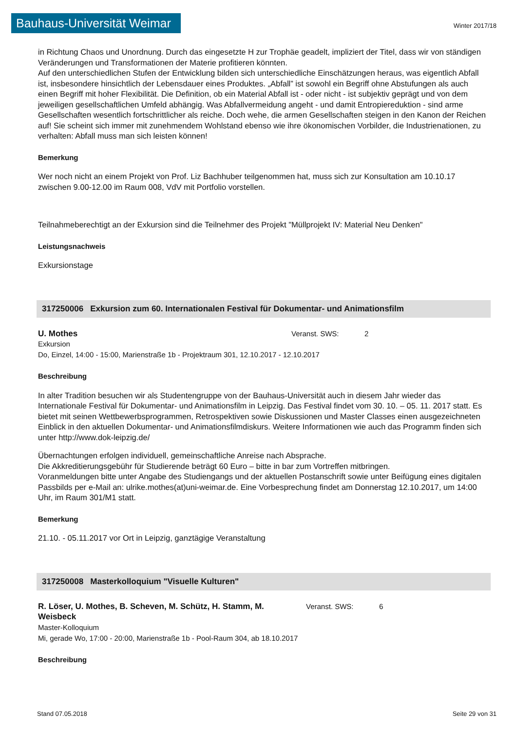Bauhaus-Universität Weimar
Winter 2017/18
in Richtung Chaos und Unordnung. Durch das eingesetzte H zur Trophäe geadelt, impliziert der Titel, dass wir von ständigen Veränderungen und Transformationen der Materie profitieren könnten.
Auf den unterschiedlichen Stufen der Entwicklung bilden sich unterschiedliche Einschätzungen heraus, was eigentlich Abfall ist, insbesondere hinsichtlich der Lebensdauer eines Produktes. „Abfall” ist sowohl ein Begriff ohne Abstufungen als auch einen Begriff mit hoher Flexibilität. Die Definition, ob ein Material Abfall ist - oder nicht - ist subjektiv geprägt und von dem jeweiligen gesellschaftlichen Umfeld abhängig. Was Abfallvermeidung angeht - und damit Entropiereduktion - sind arme Gesellschaften wesentlich fortschrittlicher als reiche. Doch wehe, die armen Gesellschaften steigen in den Kanon der Reichen auf! Sie scheint sich immer mit zunehmendem Wohlstand ebenso wie ihre ökonomischen Vorbilder, die Industrienationen, zu verhalten: Abfall muss man sich leisten können!
Bemerkung
Wer noch nicht an einem Projekt von Prof. Liz Bachhuber teilgenommen hat, muss sich zur Konsultation am 10.10.17 zwischen 9.00-12.00 im Raum 008, VdV mit Portfolio vorstellen.
Teilnahmeberechtigt an der Exkursion sind die Teilnehmer des Projekt "Müllprojekt IV: Material Neu Denken"
Leistungsnachweis
Exkursionstage
317250006 Exkursion zum 60. Internationalen Festival für Dokumentar- und Animationsfilm
U. Mothes Veranst. SWS: 2
Exkursion
Do, Einzel, 14:00 - 15:00, Marienstraße 1b - Projektraum 301, 12.10.2017 - 12.10.2017
Beschreibung
In alter Tradition besuchen wir als Studentengruppe von der Bauhaus-Universität auch in diesem Jahr wieder das Internationale Festival für Dokumentar- und Animationsfilm in Leipzig. Das Festival findet vom 30. 10. – 05. 11. 2017 statt. Es bietet mit seinen Wettbewerbsprogrammen, Retrospektiven sowie Diskussionen und Master Classes einen ausgezeichneten Einblick in den aktuellen Dokumentar- und Animationsfilmdiskurs. Weitere Informationen wie auch das Programm finden sich unter http://www.dok-leipzig.de/
Übernachtungen erfolgen individuell, gemeinschaftliche Anreise nach Absprache.
Die Akkreditierungsgebühr für Studierende beträgt 60 Euro – bitte in bar zum Vortreffen mitbringen.
Voranmeldungen bitte unter Angabe des Studiengangs und der aktuellen Postanschrift sowie unter Beifügung eines digitalen Passbilds per e-Mail an: ulrike.mothes(at)uni-weimar.de. Eine Vorbesprechung findet am Donnerstag 12.10.2017, um 14:00 Uhr, im Raum 301/M1 statt.
Bemerkung
21.10. - 05.11.2017 vor Ort in Leipzig, ganztägige Veranstaltung
317250008 Masterkolloquium "Visuelle Kulturen"
R. Löser, U. Mothes, B. Scheven, M. Schütz, H. Stamm, M. Weisbeck
Veranst. SWS: 6
Master-Kolloquium
Mi, gerade Wo, 17:00 - 20:00, Marienstraße 1b - Pool-Raum 304, ab 18.10.2017
Beschreibung
Stand 07.05.2018 Seite 29 von 31